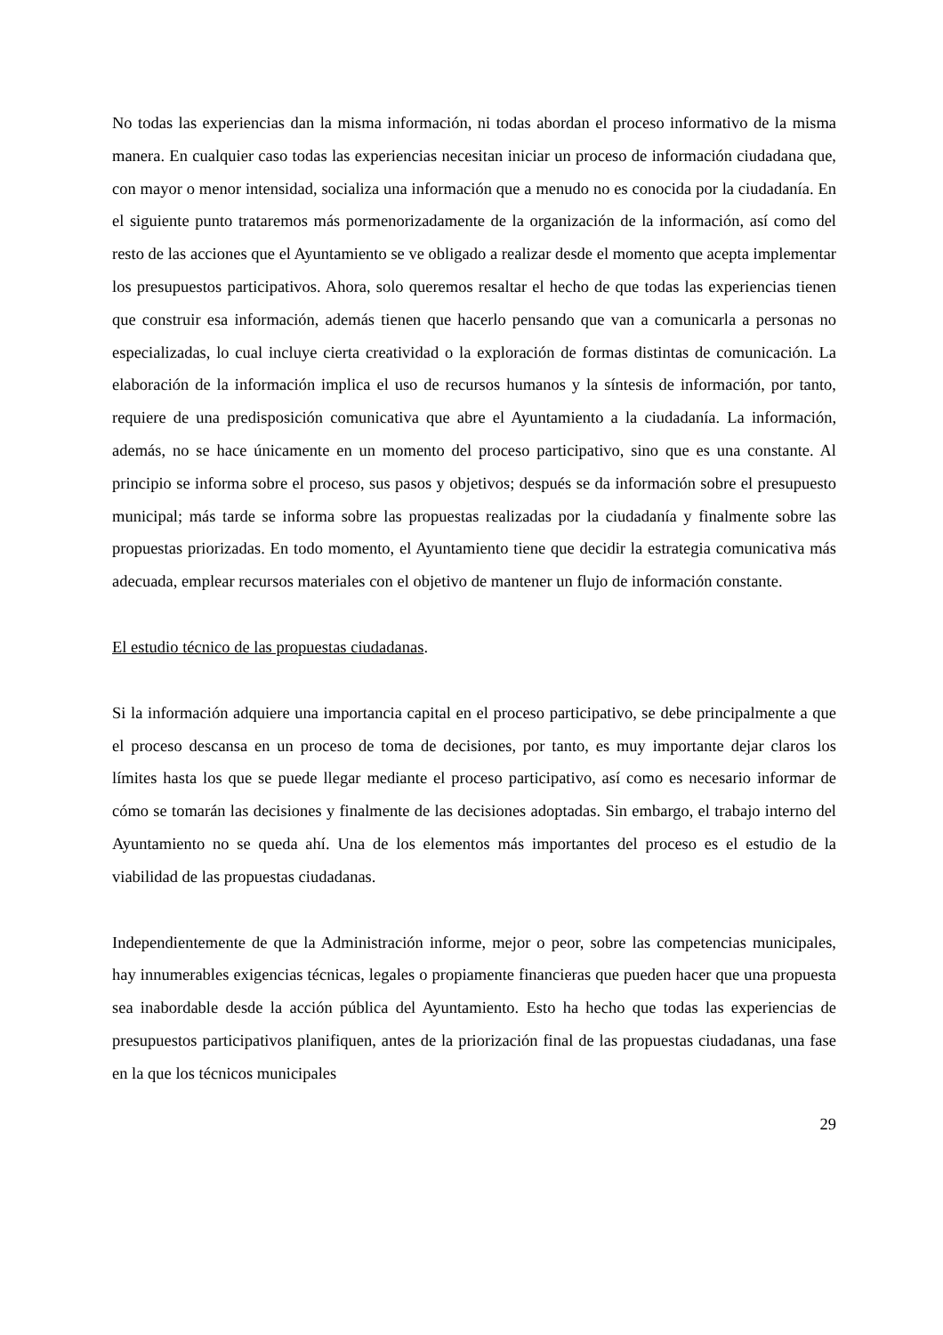No todas las experiencias dan la misma información, ni todas abordan el proceso informativo de la misma manera. En cualquier caso todas las experiencias necesitan iniciar un proceso de información ciudadana que, con mayor o menor intensidad, socializa una información que a menudo no es conocida por la ciudadanía. En el siguiente punto trataremos más pormenorizadamente de la organización de la información, así como del resto de las acciones que el Ayuntamiento se ve obligado a realizar desde el momento que acepta implementar los presupuestos participativos. Ahora, solo queremos resaltar el hecho de que todas las experiencias tienen que construir esa información, además tienen que hacerlo pensando que van a comunicarla a personas no especializadas, lo cual incluye cierta creatividad o la exploración de formas distintas de comunicación. La elaboración de la información implica el uso de recursos humanos y la síntesis de información, por tanto, requiere de una predisposición comunicativa que abre el Ayuntamiento a la ciudadanía. La información, además, no se hace únicamente en un momento del proceso participativo, sino que es una constante. Al principio se informa sobre el proceso, sus pasos y objetivos; después se da información sobre el presupuesto municipal; más tarde se informa sobre las propuestas realizadas por la ciudadanía y finalmente sobre las propuestas priorizadas. En todo momento, el Ayuntamiento tiene que decidir la estrategia comunicativa más adecuada, emplear recursos materiales con el objetivo de mantener un flujo de información constante.
El estudio técnico de las propuestas ciudadanas.
Si la información adquiere una importancia capital en el proceso participativo, se debe principalmente a que el proceso descansa en un proceso de toma de decisiones, por tanto, es muy importante dejar claros los límites hasta los que se puede llegar mediante el proceso participativo, así como es necesario informar de cómo se tomarán las decisiones y finalmente de las decisiones adoptadas. Sin embargo, el trabajo interno del Ayuntamiento no se queda ahí. Una de los elementos más importantes del proceso es el estudio de la viabilidad de las propuestas ciudadanas.
Independientemente de que la Administración informe, mejor o peor, sobre las competencias municipales, hay innumerables exigencias técnicas, legales o propiamente financieras que pueden hacer que una propuesta sea inabordable desde la acción pública del Ayuntamiento. Esto ha hecho que todas las experiencias de presupuestos participativos planifiquen, antes de la priorización final de las propuestas ciudadanas, una fase en la que los técnicos municipales
29